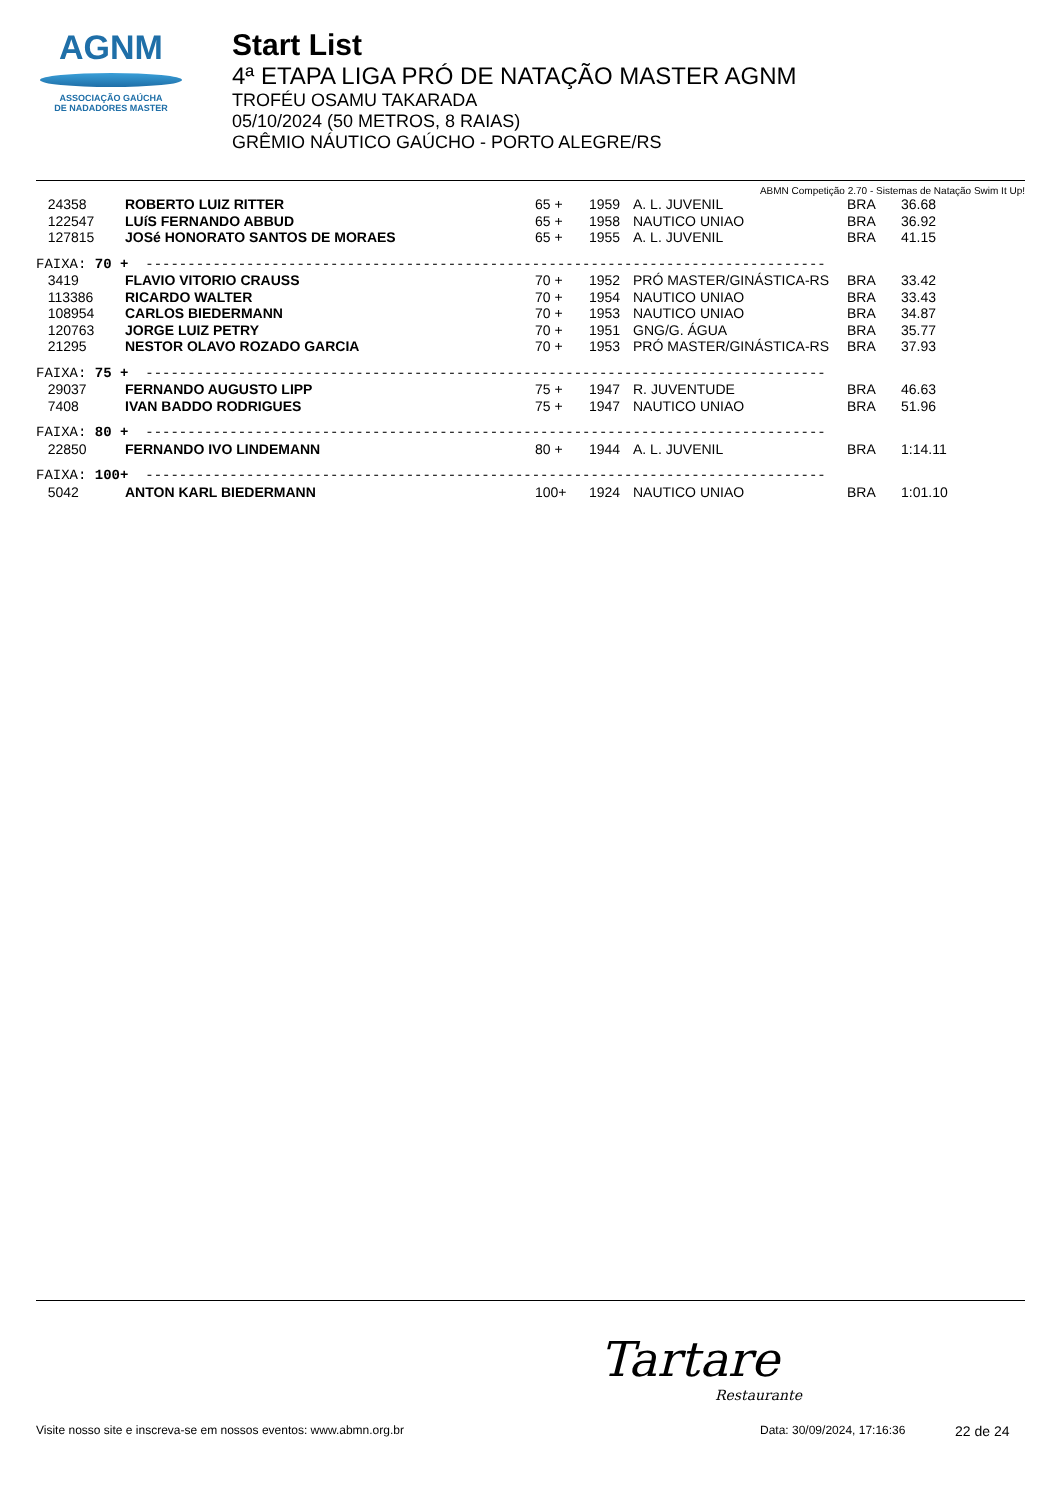AGNM
ASSOCIAÇÃO GAÚCHA
DE NADADORES MASTER
Start List
4ª ETAPA LIGA PRÓ DE NATAÇÃO MASTER AGNM
TROFÉU OSAMU TAKARADA
05/10/2024 (50 METROS, 8 RAIAS)
GRÊMIO NÁUTICO GAÚCHO - PORTO ALEGRE/RS
ABMN Competição 2.70 - Sistemas de Natação Swim It Up!
| 24358 | ROBERTO LUIZ RITTER | 65 + | 1959 | A. L. JUVENIL | BRA | 36.68 |
| 122547 | LUíS FERNANDO ABBUD | 65 + | 1958 | NAUTICO UNIAO | BRA | 36.92 |
| 127815 | JOSé HONORATO SANTOS DE MORAES | 65 + | 1955 | A. L. JUVENIL | BRA | 41.15 |
| FAIXA: 70 + --------------------------------------------------------------------------------- | | | | | | |
| 3419 | FLAVIO VITORIO CRAUSS | 70 + | 1952 | PRÓ MASTER/GINÁSTICA-RS | BRA | 33.42 |
| 113386 | RICARDO WALTER | 70 + | 1954 | NAUTICO UNIAO | BRA | 33.43 |
| 108954 | CARLOS BIEDERMANN | 70 + | 1953 | NAUTICO UNIAO | BRA | 34.87 |
| 120763 | JORGE LUIZ PETRY | 70 + | 1951 | GNG/G. ÁGUA | BRA | 35.77 |
| 21295 | NESTOR OLAVO ROZADO GARCIA | 70 + | 1953 | PRÓ MASTER/GINÁSTICA-RS | BRA | 37.93 |
| FAIXA: 75 + --------------------------------------------------------------------------------- | | | | | | |
| 29037 | FERNANDO AUGUSTO LIPP | 75 + | 1947 | R. JUVENTUDE | BRA | 46.63 |
| 7408 | IVAN BADDO RODRIGUES | 75 + | 1947 | NAUTICO UNIAO | BRA | 51.96 |
| FAIXA: 80 + --------------------------------------------------------------------------------- | | | | | | |
| 22850 | FERNANDO IVO LINDEMANN | 80 + | 1944 | A. L. JUVENIL | BRA | 1:14.11 |
| FAIXA: 100+ --------------------------------------------------------------------------------- | | | | | | |
| 5042 | ANTON KARL BIEDERMANN | 100+ | 1924 | NAUTICO UNIAO | BRA | 1:01.10 |
Tartare
Restaurante
Visite nosso site e inscreva-se em nossos eventos: www.abmn.org.br Data: 30/09/2024, 17:16:36 22 de 24